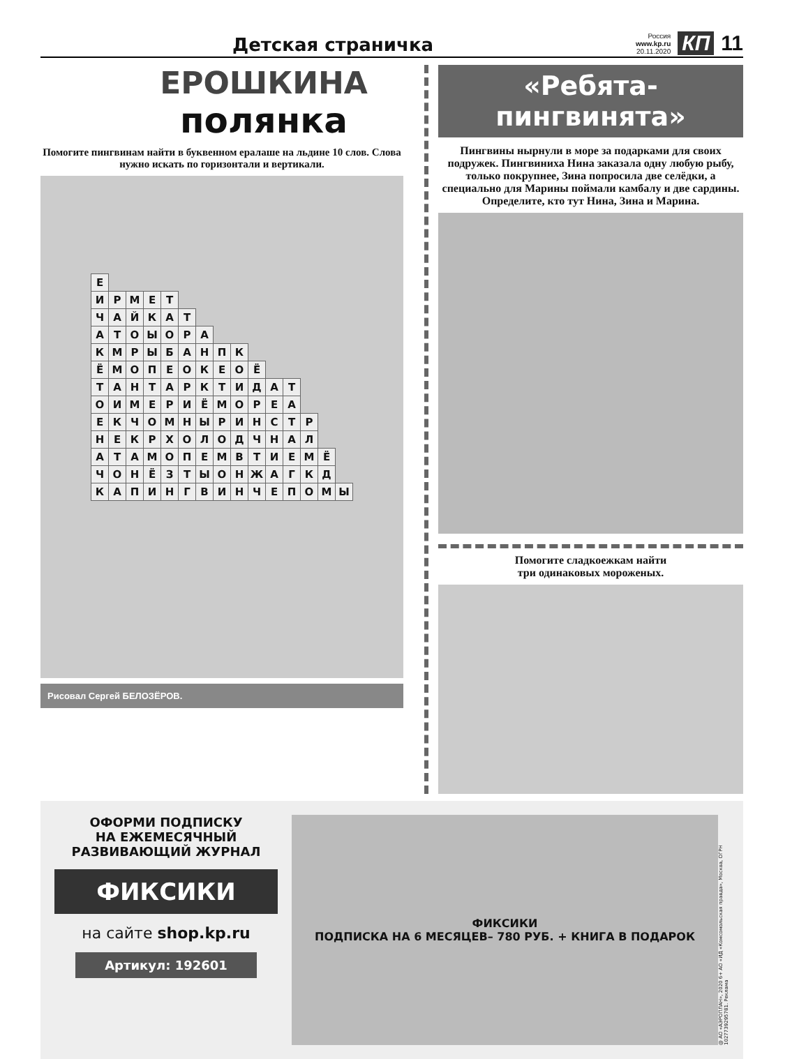Детская страничка
Россия
www.kp.ru
20.11.2020
КП 11
ЕРОШКИНА
полянка
Помогите пингвинам найти в буквенном ералаше на льдине 10 слов. Слова нужно искать по горизонтали и вертикали.
| Е | | | | | | | | | | | | | | |
| И | Р | М | Е | Т | | | | | | | | | | |
| Ч | А | Й | К | А | Т | | | | | | | | | |
| А | Т | О | Ы | О | Р | А | | | | | | | | |
| К | М | Р | Ы | Б | А | Н | П | К | | | | | | |
| Ё | М | О | П | Е | О | К | Е | О | Ё | | | | | |
| Т | А | Н | Т | А | Р | К | Т | И | Д | А | Т | | | |
| О | И | М | Е | Р | И | Ё | М | О | Р | Е | А | | | |
| Е | К | Ч | О | М | Н | Ы | Р | И | Н | С | Т | Р | | |
| Н | Е | К | Р | Х | О | Л | О | Д | Ч | Н | А | Л | | |
| А | Т | А | М | О | П | Е | М | В | Т | И | Е | М | Ё | |
| Ч | О | Н | Ё | З | Т | Ы | О | Н | Ж | А | Г | К | Д | |
| К | А | П | И | Н | Г | В | И | Н | Ч | Е | П | О | М | Ы |
Рисовал Сергей БЕЛОЗЁРОВ.
«Ребята-пингвинята»
Пингвины нырнули в море за подарками для своих подружек. Пингвиниха Нина заказала одну любую рыбу, только покрупнее, Зина попросила две селёдки, а специально для Марины поймали камбалу и две сардины. Определите, кто тут Нина, Зина и Марина.
Помогите сладкоежкам найти
три одинаковых мороженых.
ОФОРМИ ПОДПИСКУ
НА ЕЖЕМЕСЯЧНЫЙ
РАЗВИВАЮЩИЙ ЖУРНАЛ
ФИКСИКИ
на сайте shop.kp.ru
Артикул: 192601
ФИКСИКИ
ПОДПИСКА НА 6 МЕСЯЦЕВ– 780 РУБ. + КНИГА В ПОДАРОК
@ АО «АЭРОПЛАН», 2020 6+ АО «ИД «Комсомольская правда», Москва, ОГРН 1027739295781. Реклама